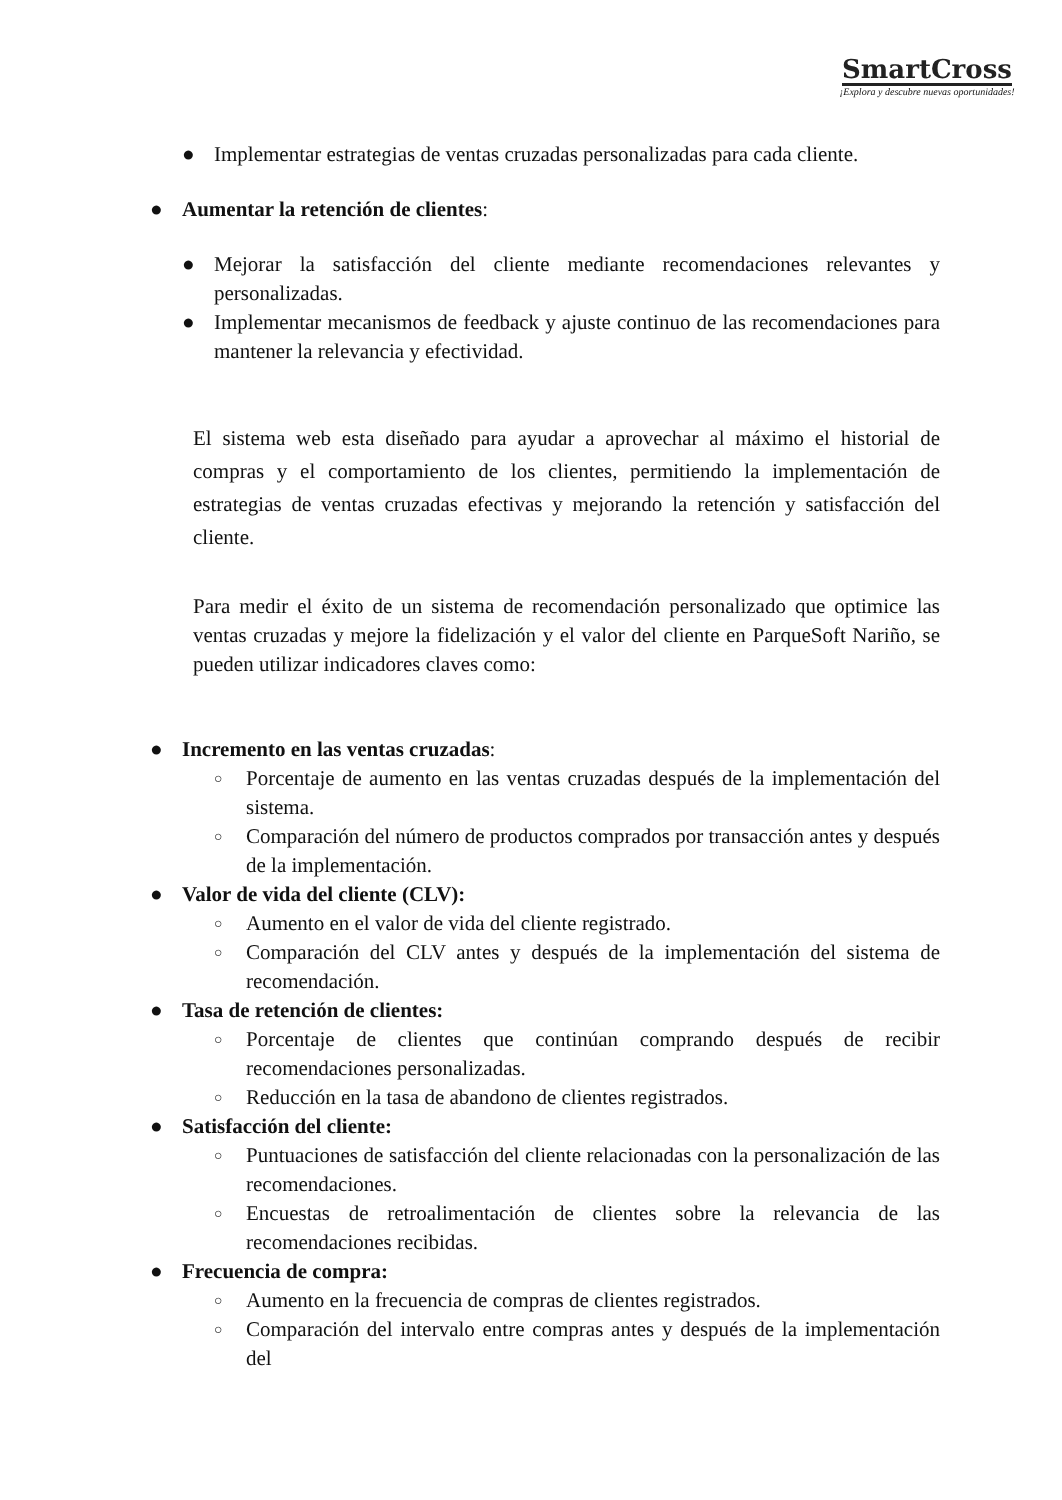SmartCross
¡Explora y descubre nuevas oportunidades!
● Implementar estrategias de ventas cruzadas personalizadas para cada cliente.
● Aumentar la retención de clientes:
● Mejorar la satisfacción del cliente mediante recomendaciones relevantes y personalizadas.
● Implementar mecanismos de feedback y ajuste continuo de las recomendaciones para mantener la relevancia y efectividad.
El sistema web esta diseñado para ayudar a aprovechar al máximo el historial de compras y el comportamiento de los clientes, permitiendo la implementación de estrategias de ventas cruzadas efectivas y mejorando la retención y satisfacción del cliente.
Para medir el éxito de un sistema de recomendación personalizado que optimice las ventas cruzadas y mejore la fidelización y el valor del cliente en ParqueSoft Nariño, se pueden utilizar indicadores claves como:
● Incremento en las ventas cruzadas:
○ Porcentaje de aumento en las ventas cruzadas después de la implementación del sistema.
○ Comparación del número de productos comprados por transacción antes y después de la implementación.
● Valor de vida del cliente (CLV):
○ Aumento en el valor de vida del cliente registrado.
○ Comparación del CLV antes y después de la implementación del sistema de recomendación.
● Tasa de retención de clientes:
○ Porcentaje de clientes que continúan comprando después de recibir recomendaciones personalizadas.
○ Reducción en la tasa de abandono de clientes registrados.
● Satisfacción del cliente:
○ Puntuaciones de satisfacción del cliente relacionadas con la personalización de las recomendaciones.
○ Encuestas de retroalimentación de clientes sobre la relevancia de las recomendaciones recibidas.
● Frecuencia de compra:
○ Aumento en la frecuencia de compras de clientes registrados.
○ Comparación del intervalo entre compras antes y después de la implementación del